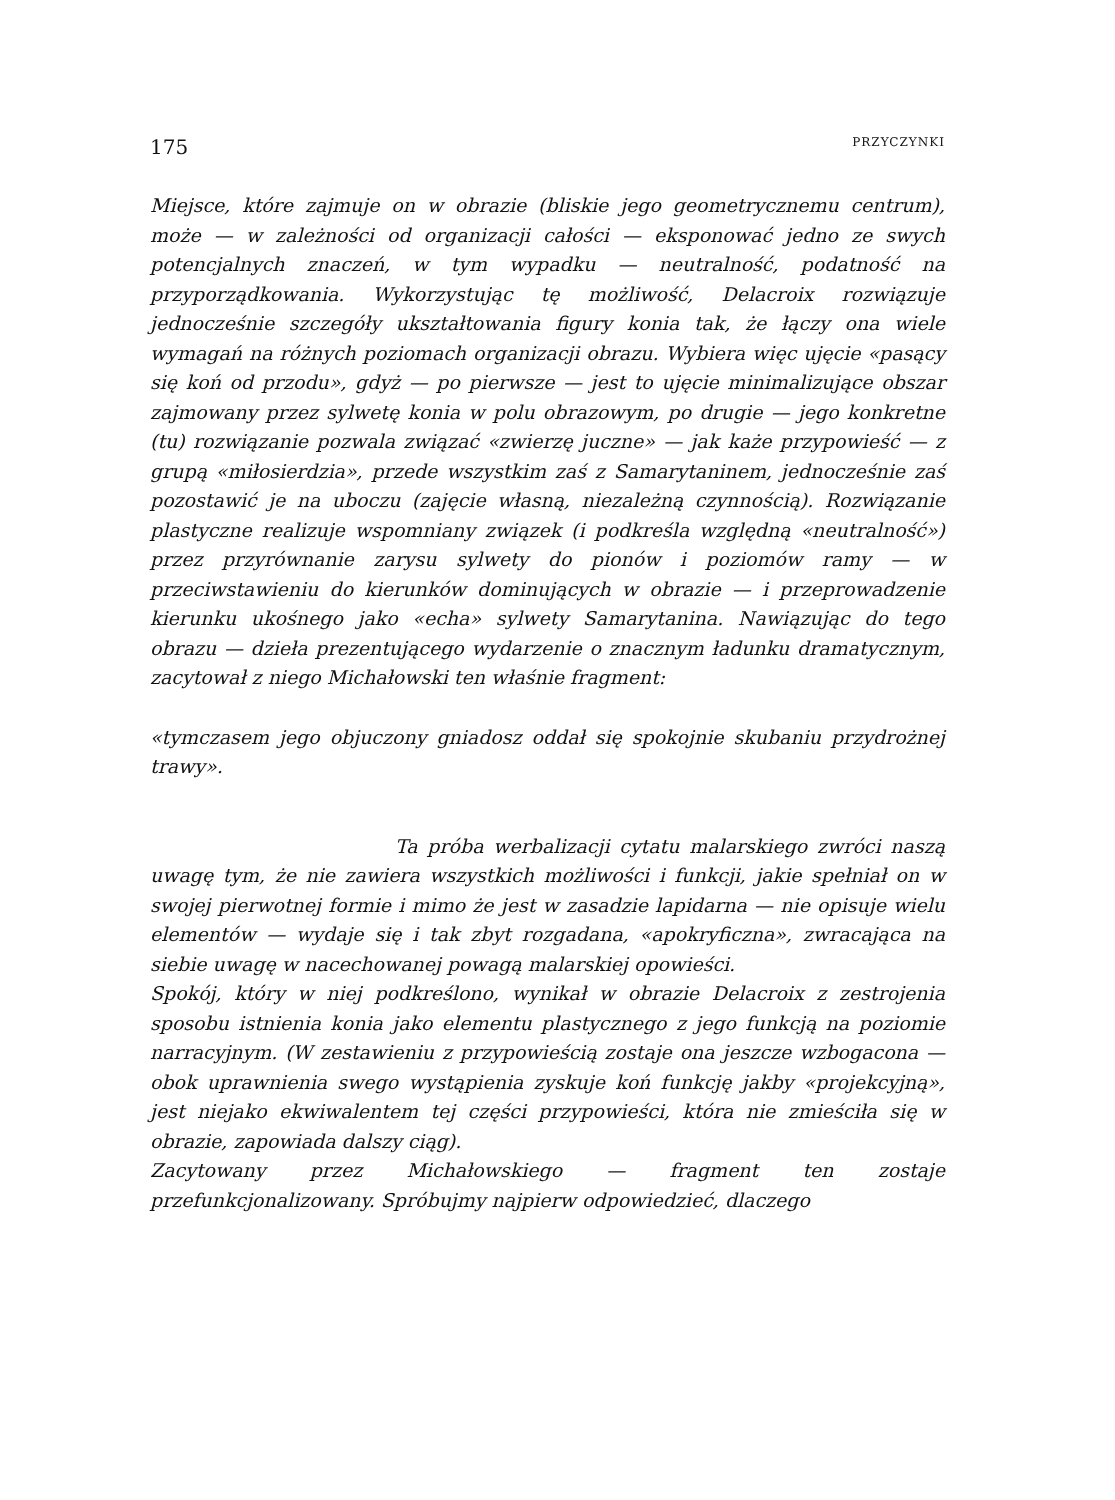175 PRZYCZYNKI
Miejsce, które zajmuje on w obrazie (bliskie jego geometrycznemu centrum), może — w zależności od organizacji całości — eksponować jedno ze swych potencjalnych znaczeń, w tym wypadku — neutralność, podatność na przyporządkowania. Wykorzystując tę możliwość, Delacroix rozwiązuje jednocześnie szczegóły ukształtowania figury konia tak, że łączy ona wiele wymagań na różnych poziomach organizacji obrazu. Wybiera więc ujęcie «pasący się koń od przodu», gdyż — po pierwsze — jest to ujęcie minimalizujące obszar zajmowany przez sylwetę konia w polu obrazowym, po drugie — jego konkretne (tu) rozwiązanie pozwala związać «zwierzę juczne» — jak każe przypowieść — z grupą «miłosierdzia», przede wszystkim zaś z Samarytaninem, jednocześnie zaś pozostawić je na uboczu (zajęcie własną, niezależną czynnością). Rozwiązanie plastyczne realizuje wspomniany związek (i podkreśla względną «neutralność») przez przyrównanie zarysu sylwety do pionów i poziomów ramy — w przeciwstawieniu do kierunków dominujących w obrazie — i przeprowadzenie kierunku ukośnego jako «echa» sylwety Samarytanina. Nawiązując do tego obrazu — dzieła prezentującego wydarzenie o znacznym ładunku dramatycznym, zacytował z niego Michałowski ten właśnie fragment:
«tymczasem jego objuczony gniadosz oddał się spokojnie skubaniu przydrożnej trawy».
Ta próba werbalizacji cytatu malarskiego zwróci naszą uwagę tym, że nie zawiera wszystkich możliwości i funkcji, jakie spełniał on w swojej pierwotnej formie i mimo że jest w zasadzie lapidarna — nie opisuje wielu elementów — wydaje się i tak zbyt rozgadana, «apokryficzna», zwracająca na siebie uwagę w nacechowanej powagą malarskiej opowieści.
Spokój, który w niej podkreślono, wynikał w obrazie Delacroix z zestrojenia sposobu istnienia konia jako elementu plastycznego z jego funkcją na poziomie narracyjnym. (W zestawieniu z przypowieścią zostaje ona jeszcze wzbogacona — obok uprawnienia swego wystąpienia zyskuje koń funkcję jakby «projekcyjną», jest niejako ekwiwalentem tej części przypowieści, która nie zmieściła się w obrazie, zapowiada dalszy ciąg).
Zacytowany przez Michałowskiego — fragment ten zostaje przefunkcjonalizowany. Spróbujmy najpierw odpowiedzieć, dlaczego